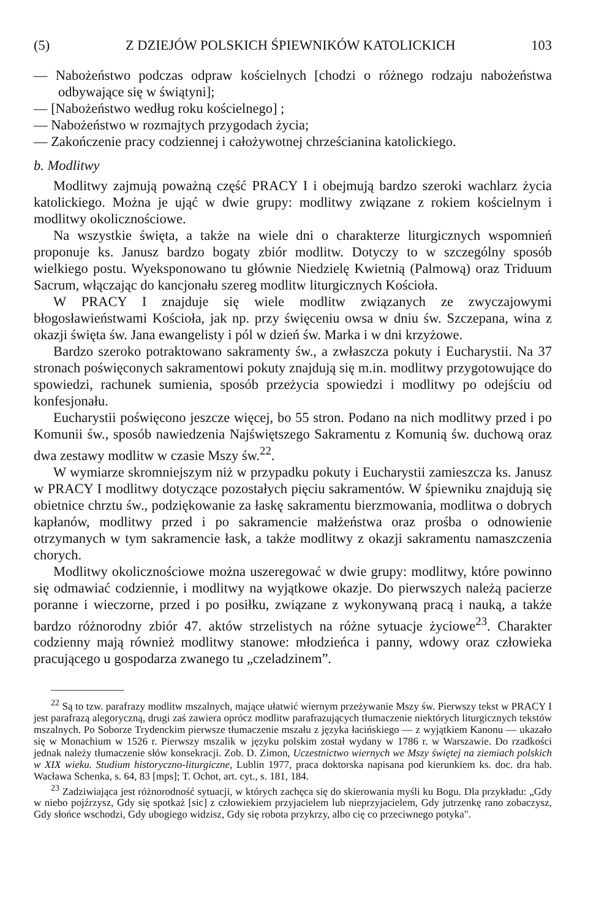(5) Z DZIEJÓW POLSKICH ŚPIEWNIKÓW KATOLICKICH 103
— Nabożeństwo podczas odpraw kościelnych [chodzi o różnego rodzaju nabożeństwa odbywające się w świątyni];
— [Nabożeństwo według roku kościelnego] ;
— Nabożeństwo w rozmajtych przygodach życia;
— Zakończenie pracy codziennej i całożywotnej chrześcianina katolickiego.
b. Modlitwy
Modlitwy zajmują poważną część PRACY I i obejmują bardzo szeroki wachlarz życia katolickiego. Można je ująć w dwie grupy: modlitwy związane z rokiem kościelnym i modlitwy okolicznościowe.
Na wszystkie święta, a także na wiele dni o charakterze liturgicznych wspomnień proponuje ks. Janusz bardzo bogaty zbiór modlitw. Dotyczy to w szczególny sposób wielkiego postu. Wyeksponowano tu głównie Niedzielę Kwietnią (Palmową) oraz Triduum Sacrum, włączając do kancjonału szereg modlitw liturgicznych Kościoła.
W PRACY I znajduje się wiele modlitw związanych ze zwyczajowymi błogosławieństwami Kościoła, jak np. przy święceniu owsa w dniu św. Szczepana, wina z okazji święta św. Jana ewangelisty i pól w dzień św. Marka i w dni krzyżowe.
Bardzo szeroko potraktowano sakramenty św., a zwłaszcza pokuty i Eucharystii. Na 37 stronach poświęconych sakramentowi pokuty znajdują się m.in. modlitwy przygotowujące do spowiedzi, rachunek sumienia, sposób przeżycia spowiedzi i modlitwy po odejściu od konfesjonału.
Eucharystii poświęcono jeszcze więcej, bo 55 stron. Podano na nich modlitwy przed i po Komunii św., sposób nawiedzenia Najświętszego Sakramentu z Komunią św. duchową oraz dwa zestawy modlitw w czasie Mszy św.<sup>22</sup>.
W wymiarze skromniejszym niż w przypadku pokuty i Eucharystii zamieszcza ks. Janusz w PRACY I modlitwy dotyczące pozostałych pięciu sakramentów. W śpiewniku znajdują się obietnice chrztu św., podziękowanie za łaskę sakramentu bierzmowania, modlitwa o dobrych kapłanów, modlitwy przed i po sakramencie małżeństwa oraz prośba o odnowienie otrzymanych w tym sakramencie łask, a także modlitwy z okazji sakramentu namaszczenia chorych.
Modlitwy okolicznościowe można uszeregować w dwie grupy: modlitwy, które powinno się odmawiać codziennie, i modlitwy na wyjątkowe okazje. Do pierwszych należą pacierze poranne i wieczorne, przed i po posiłku, związane z wykonywaną pracą i nauką, a także bardzo różnorodny zbiór 47. aktów strzelistych na różne sytuacje życiowe<sup>23</sup>. Charakter codzienny mają również modlitwy stanowe: młodzieńca i panny, wdowy oraz człowieka pracującego u gospodarza zwanego tu „czeladzinem”.
<sup>22</sup> Są to tzw. parafrazy modlitw mszalnych, mające ułatwić wiernym przeżywanie Mszy św. Pierwszy tekst w PRACY I jest parafrazą alegoryczną, drugi zaś zawiera oprócz modlitw parafrazujących tłumaczenie niektórych liturgicznych tekstów mszalnych. Po Soborze Trydenckim pierwsze tłumaczenie mszału z języka łacińskiego — z wyjątkiem Kanonu — ukazało się w Monachium w 1526 r. Pierwszy mszalik w języku polskim został wydany w 1786 r. w Warszawie. Do rzadkości jednak należy tłumaczenie słów konsekracji. Zob. D. Zimon, Uczestnictwo wiernych we Mszy świętej na ziemiach polskich w XIX wieku. Studium historyczno-liturgiczne, Lublin 1977, praca doktorska napisana pod kierunkiem ks. doc. dra hab. Wacława Schenka, s. 64, 83 [mps]; T. Ochot, art. cyt., s. 181, 184.
<sup>23</sup> Zadziwiająca jest różnorodność sytuacji, w których zachęca się do skierowania myśli ku Bogu. Dla przykładu: „Gdy w niebo pojźrzysz, Gdy się spotkaż [sic] z człowiekiem przyjacielem lub nieprzyjacielem, Gdy jutrzenkę rano zobaczysz, Gdy słońce wschodzi, Gdy ubogiego widzisz, Gdy się robota przykrzy, albo cię co przeciwnego potyka".